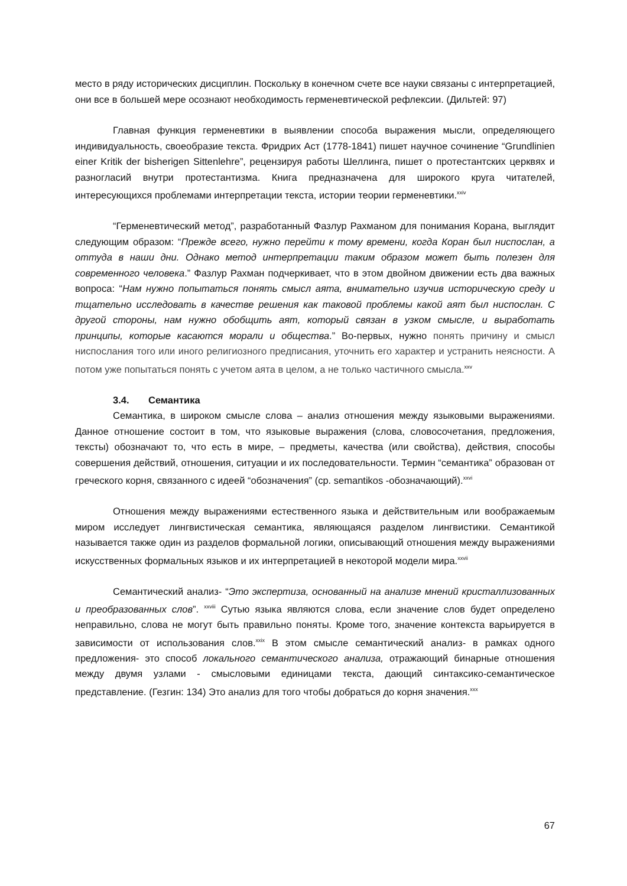место в ряду исторических дисциплин. Поскольку в конечном счете все науки связаны с интерпретацией, они все в большей мере осознают необходимость герменевтической рефлексии. (Дильтей: 97)
Главная функция герменевтики в выявлении способа выражения мысли, определяющего индивидуальность, своеобразие текста. Фридрих Аст (1778-1841) пишет научное сочинение “Grundlinien einer Kritik der bisherigen Sittenlehre”, рецензируя работы Шеллинга, пишет о протестантских церквях и разногласий внутри протестантизма. Книга предназначена для широкого круга читателей, интересующихся проблемами интерпретации текста, истории теории герменевтики.<sup>xxiv</sup>
“Герменевтический метод”, разработанный Фазлур Рахманом для понимания Корана, выглядит следующим образом: “Прежде всего, нужно перейти к тому времени, когда Коран был ниспослан, а оттуда в наши дни. Однако метод интерпретации таким образом может быть полезен для современного человека.” Фазлур Рахман подчеркивает, что в этом двойном движении есть два важных вопроса: “Нам нужно попытаться понять смысл аята, внимательно изучив историческую среду и тщательно исследовать в качестве решения как таковой проблемы какой аят был ниспослан. С другой стороны, нам нужно обобщить аят, который связан в узком смысле, и выработать принципы, которые касаются морали и общества.” Во-первых, нужно понять причину и смысл ниспослания того или иного религиозного предписания, уточнить его характер и устранить неясности. А потом уже попытаться понять с учетом аята в целом, а не только частичного смысла.<sup>xxv</sup>
3.4. Семантика
Семантика, в широком смысле слова – анализ отношения между языковыми выражениями. Данное отношение состоит в том, что языковые выражения (слова, словосочетания, предложения, тексты) обозначают то, что есть в мире, – предметы, качества (или свойства), действия, способы совершения действий, отношения, ситуации и их последовательности. Термин “семантика” образован от греческого корня, связанного с идеей “обозначения” (ср. semantikos -обозначающий).<sup>xxvi</sup>
Отношения между выражениями естественного языка и действительным или воображаемым миром исследует лингвистическая семантика, являющаяся разделом лингвистики. Семантикой называется также один из разделов формальной логики, описывающий отношения между выражениями искусственных формальных языков и их интерпретацией в некоторой модели мира.<sup>xxvii</sup>
Семантический анализ- “Это экспертиза, основанный на анализе мнений кристаллизованных и преобразованных слов”. <sup>xxviii</sup> Сутью языка являются слова, если значение слов будет определено неправильно, слова не могут быть правильно поняты. Кроме того, значение контекста варьируется в зависимости от использования слов.<sup>xxix</sup> В этом смысле семантический анализ- в рамках одного предложения- это способ локального семантического анализа, отражающий бинарные отношения между двумя узлами - смысловыми единицами текста, дающий синтаксико-семантическое представление. (Гезгин: 134) Это анализ для того чтобы добраться до корня значения.<sup>xxx</sup>
67